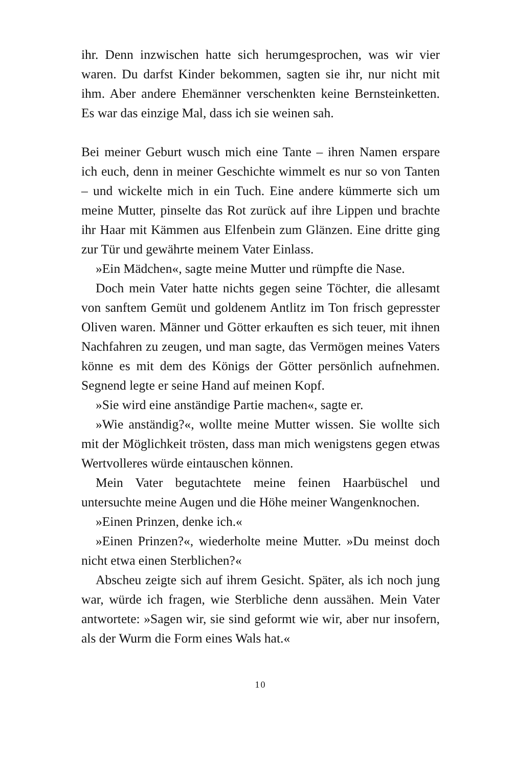ihr. Denn inzwischen hatte sich herumgesprochen, was wir vier waren. Du darfst Kinder bekommen, sagten sie ihr, nur nicht mit ihm. Aber andere Ehemänner verschenkten keine Bernsteinketten. Es war das einzige Mal, dass ich sie weinen sah.
Bei meiner Geburt wusch mich eine Tante – ihren Namen erspare ich euch, denn in meiner Geschichte wimmelt es nur so von Tanten – und wickelte mich in ein Tuch. Eine andere kümmerte sich um meine Mutter, pinselte das Rot zurück auf ihre Lippen und brachte ihr Haar mit Kämmen aus Elfenbein zum Glänzen. Eine dritte ging zur Tür und gewährte meinem Vater Einlass.
»Ein Mädchen«, sagte meine Mutter und rümpfte die Nase.
Doch mein Vater hatte nichts gegen seine Töchter, die allesamt von sanftem Gemüt und goldenem Antlitz im Ton frisch gepresster Oliven waren. Männer und Götter erkauften es sich teuer, mit ihnen Nachfahren zu zeugen, und man sagte, das Vermögen meines Vaters könne es mit dem des Königs der Götter persönlich aufnehmen. Segnend legte er seine Hand auf meinen Kopf.
»Sie wird eine anständige Partie machen«, sagte er.
»Wie anständig?«, wollte meine Mutter wissen. Sie wollte sich mit der Möglichkeit trösten, dass man mich wenigstens gegen etwas Wertvolleres würde eintauschen können.
Mein Vater begutachtete meine feinen Haarbüschel und untersuchte meine Augen und die Höhe meiner Wangenknochen.
»Einen Prinzen, denke ich.«
»Einen Prinzen?«, wiederholte meine Mutter. »Du meinst doch nicht etwa einen Sterblichen?«
Abscheu zeigte sich auf ihrem Gesicht. Später, als ich noch jung war, würde ich fragen, wie Sterbliche denn aussähen. Mein Vater antwortete: »Sagen wir, sie sind geformt wie wir, aber nur insofern, als der Wurm die Form eines Wals hat.«
10